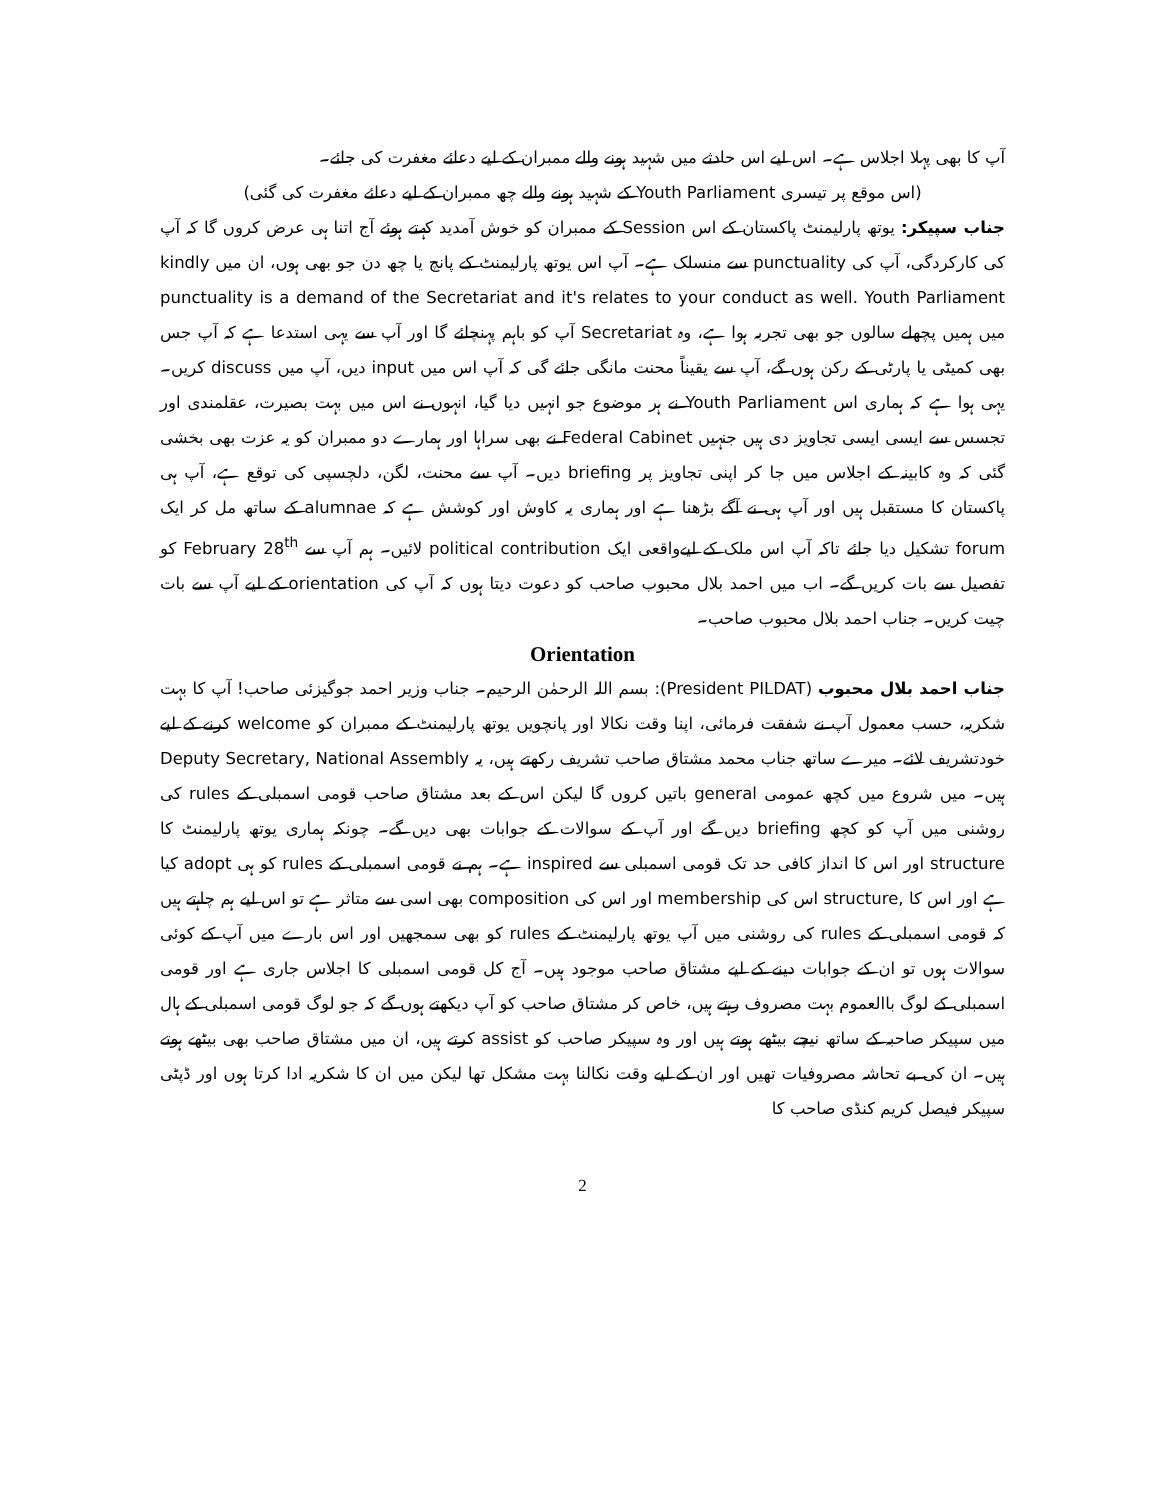آپ کا بھی پہلا اجلاس ہے۔ اس لیے اس حادثے میں شہید ہونے والے ممبران کے لیے دعائے مغفرت کی جائے۔
(اس موقع پر تیسری Youth Parliament کے شہید ہونے والے چھ ممبران کے لیے دعائے مغفرت کی گئی)
جناب سپیکر: یوتھ پارلیمنٹ پاکستان کے اس Session کے ممبران کو خوش آمدید کہتے ہوئے آج اتنا ہی عرض کروں گا کہ آپ کی کارکردگی، آپ کی punctuality سے منسلک ہے۔ آپ اس یوتھ پارلیمنٹ کے پانچ یا چھ دن جو بھی ہوں، ان میں kindly punctuality is a demand of the Secretariat and it's relates to your conduct as well. Youth Parliament میں ہمیں پچھلے سالوں جو بھی تجربہ ہوا ہے، وہ Secretariat آپ کو باہم پہنچائے گا اور آپ سے یہی استدعا ہے کہ آپ جس بھی کمیٹی یا پارٹی کے رکن ہوں گے، آپ سے یقیناً محنت مانگی جائے گی کہ آپ اس میں input دیں، آپ میں discuss کریں۔ یہی ہوا ہے کہ ہماری اس Youth Parliament نے ہر موضوع جو انہیں دیا گیا، انہوں نے اس میں بہت بصیرت، عقلمندی اور تجسس سے ایسی ایسی تجاویز دی ہیں جنہیں Federal Cabinet نے بھی سراہا اور ہمارے دو ممبران کو یہ عزت بھی بخشی گئی کہ وہ کابینہ کے اجلاس میں جا کر اپنی تجاویز پر briefing دیں۔ آپ سے محنت، لگن، دلچسپی کی توقع ہے، آپ ہی پاکستان کا مستقبل ہیں اور آپ ہی نے آگے بڑھنا ہے اور ہماری یہ کاوش اور کوشش ہے کہ alumnae کے ساتھ مل کر ایک forum تشکیل دیا جائے تاکہ آپ اس ملک کے لیےواقعی ایک political contribution لائیں۔ ہم آپ سے February 28<sup>th</sup> کو تفصیل سے بات کریں گے۔ اب میں احمد بلال محبوب صاحب کو دعوت دیتا ہوں کہ آپ کی orientation کے لیے آپ سے بات چیت کریں۔ جناب احمد بلال محبوب صاحب۔
Orientation
جناب احمد بلال محبوب (President PILDAT): بسم اللہ الرحمٰن الرحیم۔ جناب وزیر احمد جوگیزئی صاحب! آپ کا بہت شکریہ، حسب معمول آپ نے شفقت فرمائی، اپنا وقت نکالا اور پانچویں یوتھ پارلیمنٹ کے ممبران کو welcome کرنے کے لیے خودتشریف لائے۔ میرے ساتھ جناب محمد مشتاق صاحب تشریف رکھتے ہیں، یہ Deputy Secretary, National Assembly ہیں۔ میں شروع میں کچھ عمومی general باتیں کروں گا لیکن اس کے بعد مشتاق صاحب قومی اسمبلی کے rules کی روشنی میں آپ کو کچھ briefing دیں گے اور آپ کے سوالات کے جوابات بھی دیں گے۔ چونکہ ہماری یوتھ پارلیمنٹ کا structure اور اس کا انداز کافی حد تک قومی اسمبلی سے inspired ہے۔ ہم نے قومی اسمبلی کے rules کو ہی adopt کیا ہے اور اس کا ,structure اس کی membership اور اس کی composition بھی اسی سے متاثر ہے تو اس لیے ہم چاہتے ہیں کہ قومی اسمبلی کے rules کی روشنی میں آپ یوتھ پارلیمنٹ کے rules کو بھی سمجھیں اور اس بارے میں آپ کے کوئی سوالات ہوں تو ان کے جوابات دینے کے لیے مشتاق صاحب موجود ہیں۔ آج کل قومی اسمبلی کا اجلاس جاری ہے اور قومی اسمبلی کے لوگ باالعموم بہت مصروف رہتے ہیں، خاص کر مشتاق صاحب کو آپ دیکھتے ہوں گے کہ جو لوگ قومی اسمبلی کے ہال میں سپیکر صاحبہ کے ساتھ نیچے بیٹھے ہوتے ہیں اور وہ سپیکر صاحب کو assist کرتے ہیں، ان میں مشتاق صاحب بھی بیٹھے ہوتے ہیں۔ ان کی بے تحاشہ مصروفیات تھیں اور ان کے لیے وقت نکالنا بہت مشکل تھا لیکن میں ان کا شکریہ ادا کرتا ہوں اور ڈپٹی سپیکر فیصل کریم کنڈی صاحب کا
2